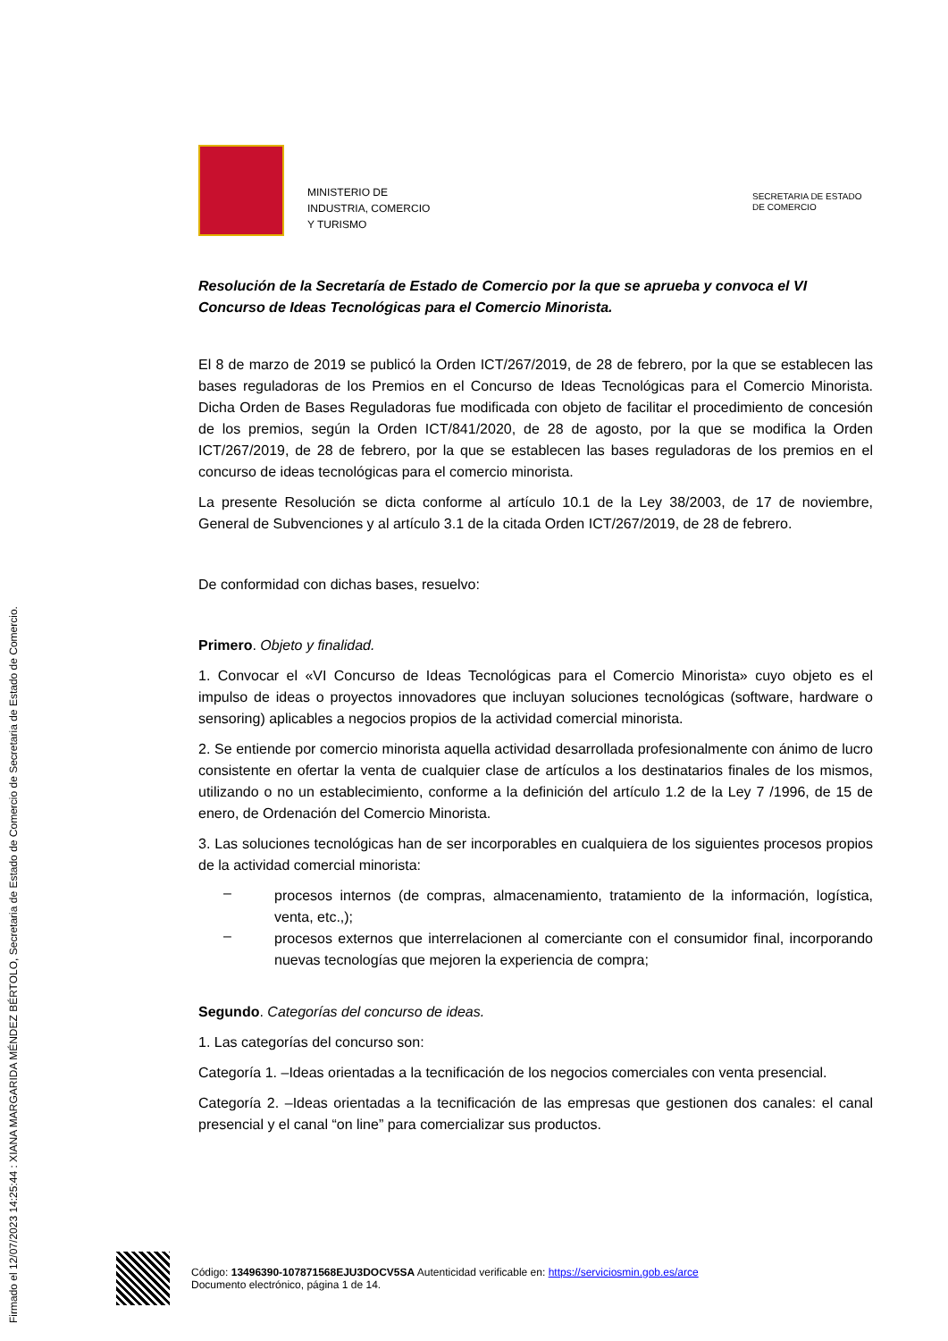Firmado el 12/07/2023 14:25:44 : XIANA MARGARIDA MÉNDEZ BÉRTOLO, Secretaria de Estado de Comercio de Secretaria de Estado de Comercio.
MINISTERIO DE
INDUSTRIA, COMERCIO
Y TURISMO
SECRETARIA DE ESTADO
DE COMERCIO
Resolución de la Secretaría de Estado de Comercio por la que se aprueba y convoca el VI Concurso de Ideas Tecnológicas para el Comercio Minorista.
El 8 de marzo de 2019 se publicó la Orden ICT/267/2019, de 28 de febrero, por la que se establecen las bases reguladoras de los Premios en el Concurso de Ideas Tecnológicas para el Comercio Minorista. Dicha Orden de Bases Reguladoras fue modificada con objeto de facilitar el procedimiento de concesión de los premios, según la Orden ICT/841/2020, de 28 de agosto, por la que se modifica la Orden ICT/267/2019, de 28 de febrero, por la que se establecen las bases reguladoras de los premios en el concurso de ideas tecnológicas para el comercio minorista.
La presente Resolución se dicta conforme al artículo 10.1 de la Ley 38/2003, de 17 de noviembre, General de Subvenciones y al artículo 3.1 de la citada Orden ICT/267/2019, de 28 de febrero.
De conformidad con dichas bases, resuelvo:
Primero. Objeto y finalidad.
1. Convocar el «VI Concurso de Ideas Tecnológicas para el Comercio Minorista» cuyo objeto es el impulso de ideas o proyectos innovadores que incluyan soluciones tecnológicas (software, hardware o sensoring) aplicables a negocios propios de la actividad comercial minorista.
2. Se entiende por comercio minorista aquella actividad desarrollada profesionalmente con ánimo de lucro consistente en ofertar la venta de cualquier clase de artículos a los destinatarios finales de los mismos, utilizando o no un establecimiento, conforme a la definición del artículo 1.2 de la Ley 7 /1996, de 15 de enero, de Ordenación del Comercio Minorista.
3. Las soluciones tecnológicas han de ser incorporables en cualquiera de los siguientes procesos propios de la actividad comercial minorista:
–
procesos internos (de compras, almacenamiento, tratamiento de la información, logística, venta, etc.,);
–
procesos externos que interrelacionen al comerciante con el consumidor final, incorporando nuevas tecnologías que mejoren la experiencia de compra;
Segundo. Categorías del concurso de ideas.
1. Las categorías del concurso son:
Categoría 1. –Ideas orientadas a la tecnificación de los negocios comerciales con venta presencial.
Categoría 2. –Ideas orientadas a la tecnificación de las empresas que gestionen dos canales: el canal presencial y el canal “on line” para comercializar sus productos.
Código: 13496390-107871568EJU3DOCV5SA Autenticidad verificable en: https://serviciosmin.gob.es/arce
Documento electrónico, página 1 de 14.